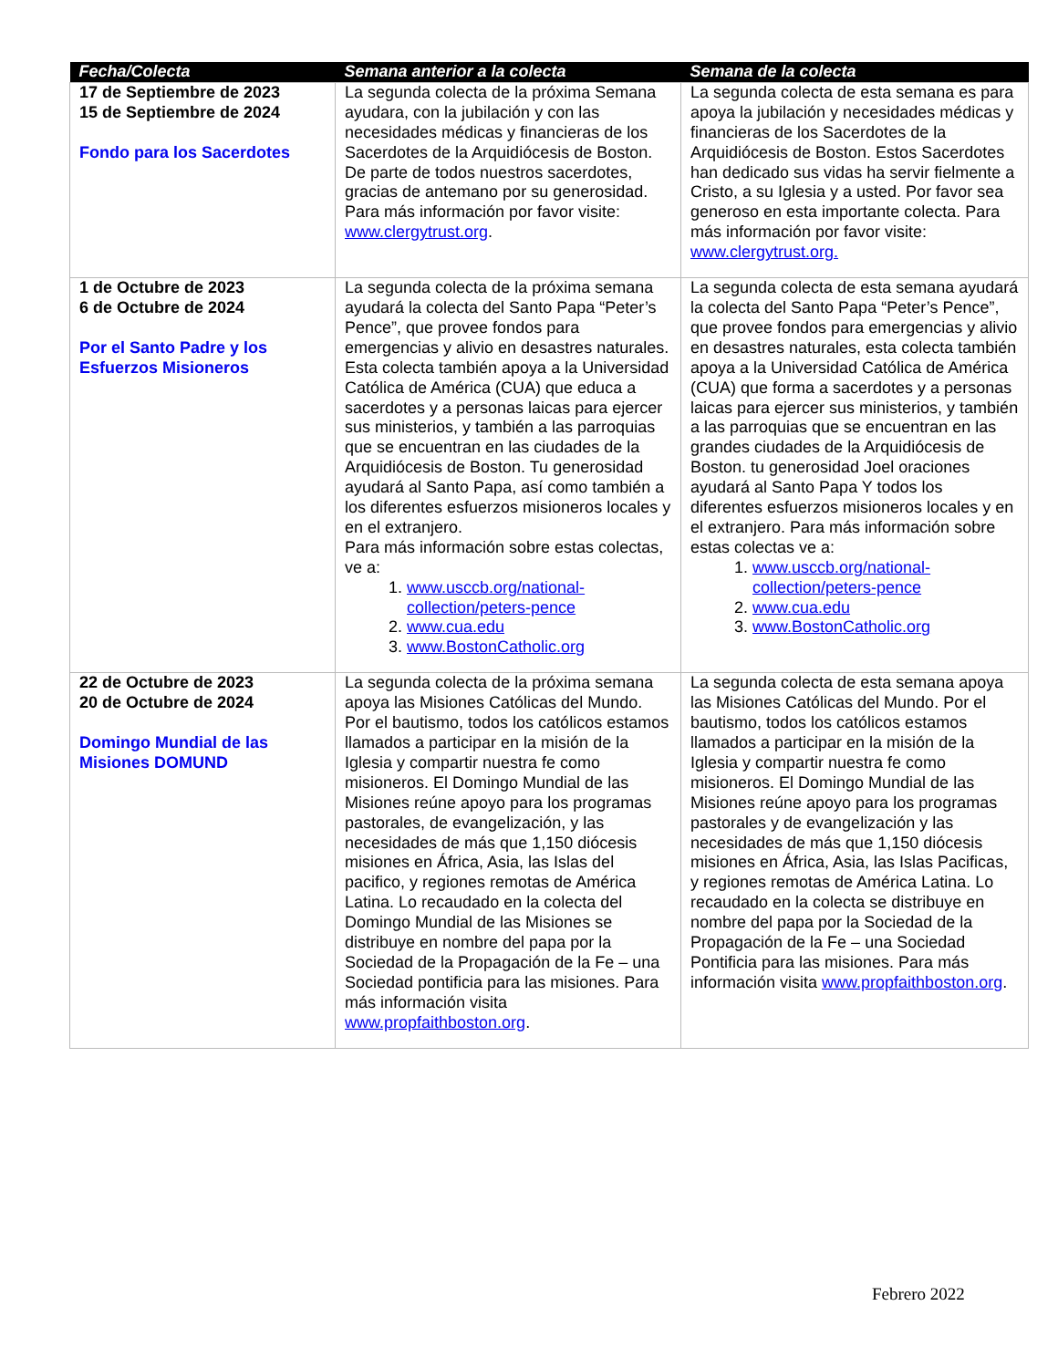| Fecha/Colecta | Semana anterior a la colecta | Semana de la colecta |
| --- | --- | --- |
| 17 de Septiembre de 2023 15 de Septiembre de 2024 Fondo para los Sacerdotes | La segunda colecta de la próxima Semana ayudara, con la jubilación y con las necesidades médicas y financieras de los Sacerdotes de la Arquidiócesis de Boston. De parte de todos nuestros sacerdotes, gracias de antemano por su generosidad. Para más información por favor visite: www.clergytrust.org . | La segunda colecta de esta semana es para apoya la jubilación y necesidades médicas y financieras de los Sacerdotes de la Arquidiócesis de Boston. Estos Sacerdotes han dedicado sus vidas ha servir fielmente a Cristo, a su Iglesia y a usted. Por favor sea generoso en esta importante colecta. Para más información por favor visite: www.clergytrust.org. |
| 1 de Octubre de 2023 6 de Octubre de 2024 Por el Santo Padre y los Esfuerzos Misioneros | La segunda colecta de la próxima semana ayudará la colecta del Santo Papa “Peter’s Pence”, que provee fondos para emergencias y alivio en desastres naturales. Esta colecta también apoya a la Universidad Católica de América (CUA) que educa a sacerdotes y a personas laicas para ejercer sus ministerios, y también a las parroquias que se encuentran en las ciudades de la Arquidiócesis de Boston. Tu generosidad ayudará al Santo Papa, así como también a los diferentes esfuerzos misioneros locales y en el extranjero. Para más información sobre estas colectas, ve a: 1. www.usccb.org/national-collection/peters-pence 2. www.cua.edu 3. www.BostonCatholic.org | La segunda colecta de esta semana ayudará la colecta del Santo Papa “Peter’s Pence”, que provee fondos para emergencias y alivio en desastres naturales, esta colecta también apoya a la Universidad Católica de América (CUA) que forma a sacerdotes y a personas laicas para ejercer sus ministerios, y también a las parroquias que se encuentran en las grandes ciudades de la Arquidiócesis de Boston. tu generosidad Joel oraciones ayudará al Santo Papa Y todos los diferentes esfuerzos misioneros locales y en el extranjero. Para más información sobre estas colectas ve a: 1. www.usccb.org/national-collection/peters-pence 2. www.cua.edu 3. www.BostonCatholic.org |
| 22 de Octubre de 2023 20 de Octubre de 2024 Domingo Mundial de las Misiones DOMUND | La segunda colecta de la próxima semana apoya las Misiones Católicas del Mundo. Por el bautismo, todos los católicos estamos llamados a participar en la misión de la Iglesia y compartir nuestra fe como misioneros. El Domingo Mundial de las Misiones reúne apoyo para los programas pastorales, de evangelización, y las necesidades de más que 1,150 diócesis misiones en África, Asia, las Islas del pacifico, y regiones remotas de América Latina. Lo recaudado en la colecta del Domingo Mundial de las Misiones se distribuye en nombre del papa por la Sociedad de la Propagación de la Fe – una Sociedad pontificia para las misiones. Para más información visita www.propfaithboston.org . | La segunda colecta de esta semana apoya las Misiones Católicas del Mundo. Por el bautismo, todos los católicos estamos llamados a participar en la misión de la Iglesia y compartir nuestra fe como misioneros. El Domingo Mundial de las Misiones reúne apoyo para los programas pastorales y de evangelización y las necesidades de más que 1,150 diócesis misiones en África, Asia, las Islas Pacificas, y regiones remotas de América Latina. Lo recaudado en la colecta se distribuye en nombre del papa por la Sociedad de la Propagación de la Fe – una Sociedad Pontificia para las misiones. Para más información visita www.propfaithboston.org . |
Febrero 2022